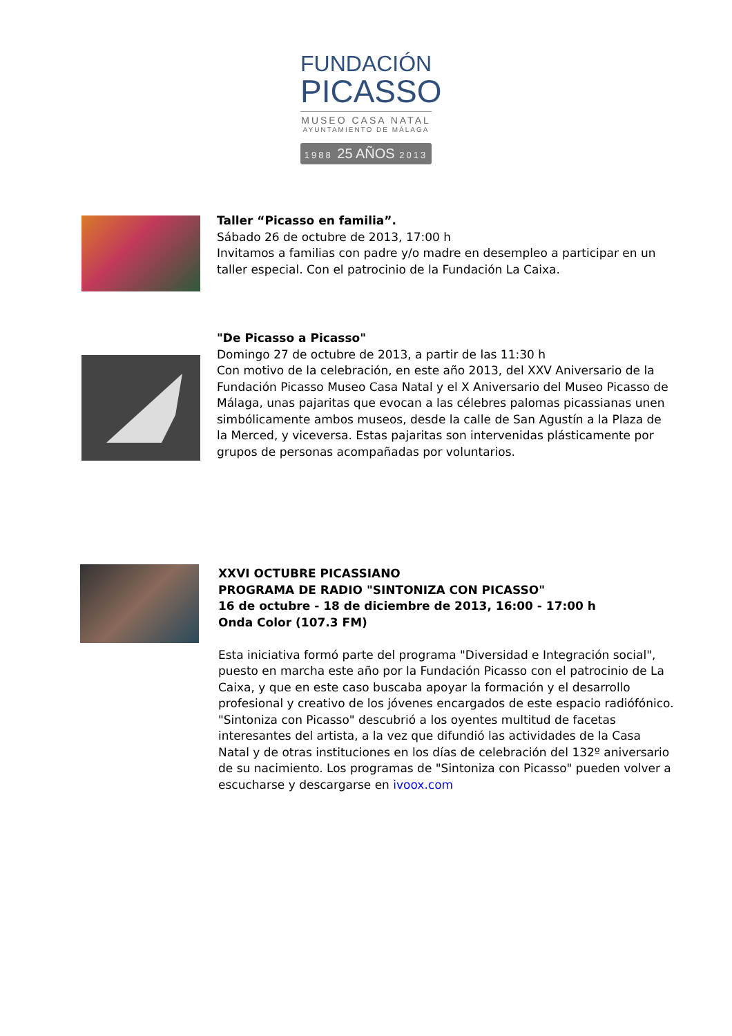FUNDACIÓN
PICASSO
MUSEO CASA NATAL
AYUNTAMIENTO DE MÁLAGA
1988 25 AÑOS 2013
Taller “Picasso en familia”.
Sábado 26 de octubre de 2013, 17:00 h
Invitamos a familias con padre y/o madre en desempleo a participar en un taller especial. Con el patrocinio de la Fundación La Caixa.
"De Picasso a Picasso"
Domingo 27 de octubre de 2013, a partir de las 11:30 h
Con motivo de la celebración, en este año 2013, del XXV Aniversario de la Fundación Picasso Museo Casa Natal y el X Aniversario del Museo Picasso de Málaga, unas pajaritas que evocan a las célebres palomas picassianas unen simbólicamente ambos museos, desde la calle de San Agustín a la Plaza de la Merced, y viceversa. Estas pajaritas son intervenidas plásticamente por grupos de personas acompañadas por voluntarios.
XXVI OCTUBRE PICASSIANO
PROGRAMA DE RADIO "SINTONIZA CON PICASSO"
16 de octubre - 18 de diciembre de 2013, 16:00 - 17:00 h
Onda Color (107.3 FM)
Esta iniciativa formó parte del programa "Diversidad e Integración social", puesto en marcha este año por la Fundación Picasso con el patrocinio de La Caixa, y que en este caso buscaba apoyar la formación y el desarrollo profesional y creativo de los jóvenes encargados de este espacio radiófónico. "Sintoniza con Picasso" descubrió a los oyentes multitud de facetas interesantes del artista, a la vez que difundió las actividades de la Casa Natal y de otras instituciones en los días de celebración del 132º aniversario de su nacimiento. Los programas de "Sintoniza con Picasso" pueden volver a escucharse y descargarse en ivoox.com